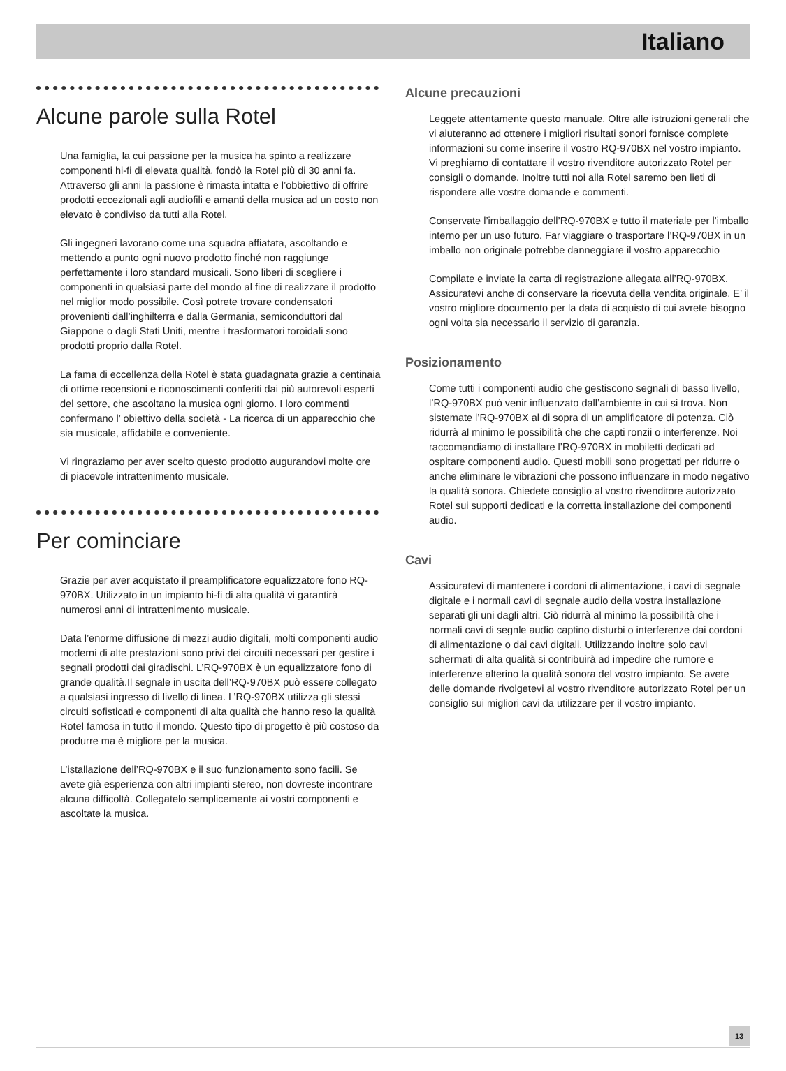Italiano
Alcune parole sulla Rotel
Una famiglia, la cui passione per la musica ha spinto a realizzare componenti hi-fi di elevata qualità, fondò la Rotel più di 30 anni fa. Attraverso gli anni la passione è rimasta intatta e l’obbiettivo di offrire prodotti eccezionali agli audiofili e amanti della musica ad un costo non elevato è condiviso da tutti alla Rotel.
Gli ingegneri lavorano come una squadra affiatata, ascoltando e mettendo a punto ogni nuovo prodotto finché non raggiunge perfettamente i loro standard musicali. Sono liberi di scegliere i componenti in qualsiasi parte del mondo al fine di realizzare il prodotto nel miglior modo possibile. Così potrete trovare condensatori provenienti dall’inghilterra e dalla Germania, semiconduttori dal Giappone o dagli Stati Uniti, mentre i trasformatori toroidali sono prodotti proprio dalla Rotel.
La fama di eccellenza della Rotel è stata guadagnata grazie a centinaia di ottime recensioni e riconoscimenti conferiti dai più autorevoli esperti del settore, che ascoltano la musica ogni giorno. I loro commenti confermano l’ obiettivo della società - La ricerca di un apparecchio che sia musicale, affidabile e conveniente.
Vi ringraziamo per aver scelto questo prodotto augurandovi molte ore di piacevole intrattenimento musicale.
Per cominciare
Grazie per aver acquistato il preamplificatore equalizzatore fono RQ-970BX. Utilizzato in un impianto hi-fi di alta qualità vi garantirà numerosi anni di intrattenimento musicale.
Data l’enorme diffusione di mezzi audio digitali, molti componenti audio moderni di alte prestazioni sono privi dei circuiti necessari per gestire i segnali prodotti dai giradischi. L’RQ-970BX è un equalizzatore fono di grande qualità.Il segnale in uscita dell’RQ-970BX può essere collegato a qualsiasi ingresso di livello di linea. L’RQ-970BX utilizza gli stessi circuiti sofisticati e componenti di alta qualità che hanno reso la qualità Rotel famosa in tutto il mondo. Questo tipo di progetto è più costoso da produrre ma è migliore per la musica.
L’istallazione dell’RQ-970BX e il suo funzionamento sono facili. Se avete già esperienza con altri impianti stereo, non dovreste incontrare alcuna difficoltà. Collegatelo semplicemente ai vostri componenti e ascoltate la musica.
Alcune precauzioni
Leggete attentamente questo manuale. Oltre alle istruzioni generali che vi aiuteranno ad ottenere i migliori risultati sonori fornisce complete informazioni su come inserire il vostro RQ-970BX nel vostro impianto. Vi preghiamo di contattare il vostro rivenditore autorizzato Rotel per consigli o domande. Inoltre tutti noi alla Rotel saremo ben lieti di rispondere alle vostre domande e commenti.
Conservate l’imballaggio dell’RQ-970BX e tutto il materiale per l’imballo interno per un uso futuro. Far viaggiare o trasportare l’RQ-970BX in un imballo non originale potrebbe danneggiare il vostro apparecchio
Compilate e inviate la carta di registrazione allegata all’RQ-970BX. Assicuratevi anche di conservare la ricevuta della vendita originale. E’ il vostro migliore documento per la data di acquisto di cui avrete bisogno ogni volta sia necessario il servizio di garanzia.
Posizionamento
Come tutti i componenti audio che gestiscono segnali di basso livello, l’RQ-970BX può venir influenzato dall’ambiente in cui si trova. Non sistemate l’RQ-970BX al di sopra di un amplificatore di potenza. Ciò ridurrà al minimo le possibilità che che capti ronzii o interferenze. Noi raccomandiamo di installare l’RQ-970BX in mobiletti dedicati ad ospitare componenti audio. Questi mobili sono progettati per ridurre o anche eliminare le vibrazioni che possono influenzare in modo negativo la qualità sonora. Chiedete consiglio al vostro rivenditore autorizzato Rotel sui supporti dedicati e la corretta installazione dei componenti audio.
Cavi
Assicuratevi di mantenere i cordoni di alimentazione, i cavi di segnale digitale e i normali cavi di segnale audio della vostra installazione separati gli uni dagli altri. Ciò ridurrà al minimo la possibilità che i normali cavi di segnle audio captino disturbi o interferenze dai cordoni di alimentazione o dai cavi digitali. Utilizzando inoltre solo cavi schermati di alta qualità si contribuirà ad impedire che rumore e interferenze alterino la qualità sonora del vostro impianto. Se avete delle domande rivolgetevi al vostro rivenditore autorizzato Rotel per un consiglio sui migliori cavi da utilizzare per il vostro impianto.
13